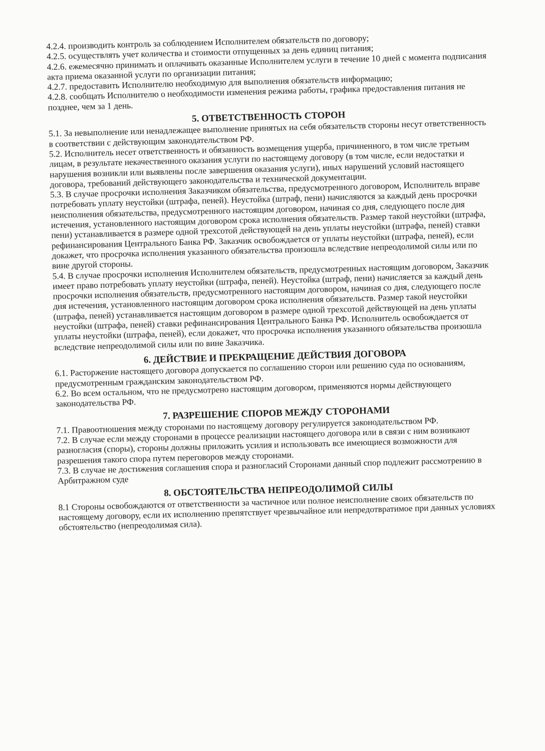4.2.4. производить контроль за соблюдением Исполнителем обязательств по договору;
4.2.5. осуществлять учет количества и стоимости отпущенных за день единиц питания;
4.2.6. ежемесячно принимать и оплачивать оказанные Исполнителем услуги в течение 10 дней с момента подписания акта приема оказанной услуги по организации питания;
4.2.7. предоставить Исполнителю необходимую для выполнения обязательств информацию;
4.2.8. сообщать Исполнителю о необходимости изменения режима работы, графика предоставления питания не позднее, чем за 1 день.
5. ОТВЕТСТВЕННОСТЬ СТОРОН
5.1. За невыполнение или ненадлежащее выполнение принятых на себя обязательств стороны несут ответственность в соответствии с действующим законодательством РФ.
5.2. Исполнитель несет ответственность и обязанность возмещения ущерба, причиненного, в том числе третьим лицам, в результате некачественного оказания услуги по настоящему договору (в том числе, если недостатки и нарушения возникли или выявлены после завершения оказания услуги), иных нарушений условий настоящего договора, требований действующего законодательства и технической документации.
5.3. В случае просрочки исполнения Заказчиком обязательства, предусмотренного договором, Исполнитель вправе потребовать уплату неустойки (штрафа, пеней). Неустойка (штраф, пени) начисляются за каждый день просрочки неисполнения обязательства, предусмотренного настоящим договором, начиная со дня, следующего после дня истечения, установленного настоящим договором срока исполнения обязательств. Размер такой неустойки (штрафа, пени) устанавливается в размере одной трехсотой действующей на день уплаты неустойки (штрафа, пеней) ставки рефинансирования Центрального Банка РФ. Заказчик освобождается от уплаты неустойки (штрафа, пеней), если докажет, что просрочка исполнения указанного обязательства произошла вследствие непреодолимой силы или по вине другой стороны.
5.4. В случае просрочки исполнения Исполнителем обязательств, предусмотренных настоящим договором, Заказчик имеет право потребовать уплату неустойки (штрафа, пеней). Неустойка (штраф, пени) начисляется за каждый день просрочки исполнения обязательств, предусмотренного настоящим договором, начиная со дня, следующего после дня истечения, установленного настоящим договором срока исполнения обязательств. Размер такой неустойки (штрафа, пеней) устанавливается настоящим договором в размере одной трехсотой действующей на день уплаты неустойки (штрафа, пеней) ставки рефинансирования Центрального Банка РФ. Исполнитель освобождается от уплаты неустойки (штрафа, пеней), если докажет, что просрочка исполнения указанного обязательства произошла вследствие непреодолимой силы или по вине Заказчика.
6. ДЕЙСТВИЕ И ПРЕКРАЩЕНИЕ ДЕЙСТВИЯ ДОГОВОРА
6.1. Расторжение настоящего договора допускается по соглашению сторон или решению суда по основаниям, предусмотренным гражданским законодательством РФ.
6.2. Во всем остальном, что не предусмотрено настоящим договором, применяются нормы действующего законодательства РФ.
7. РАЗРЕШЕНИЕ СПОРОВ МЕЖДУ СТОРОНАМИ
7.1. Правоотношения между сторонами по настоящему договору регулируется законодательством РФ.
7.2. В случае если между сторонами в процессе реализации настоящего договора или в связи с ним возникают разногласия (споры), стороны должны приложить усилия и использовать все имеющиеся возможности для разрешения такого спора путем переговоров между сторонами.
7.3. В случае не достижения соглашения спора и разногласий Сторонами данный спор подлежит рассмотрению в Арбитражном суде
8. ОБСТОЯТЕЛЬСТВА НЕПРЕОДОЛИМОЙ СИЛЫ
8.1 Стороны освобождаются от ответственности за частичное или полное неисполнение своих обязательств по настоящему договору, если их исполнению препятствует чрезвычайное или непредотвратимое при данных условиях обстоятельство (непреодолимая сила).